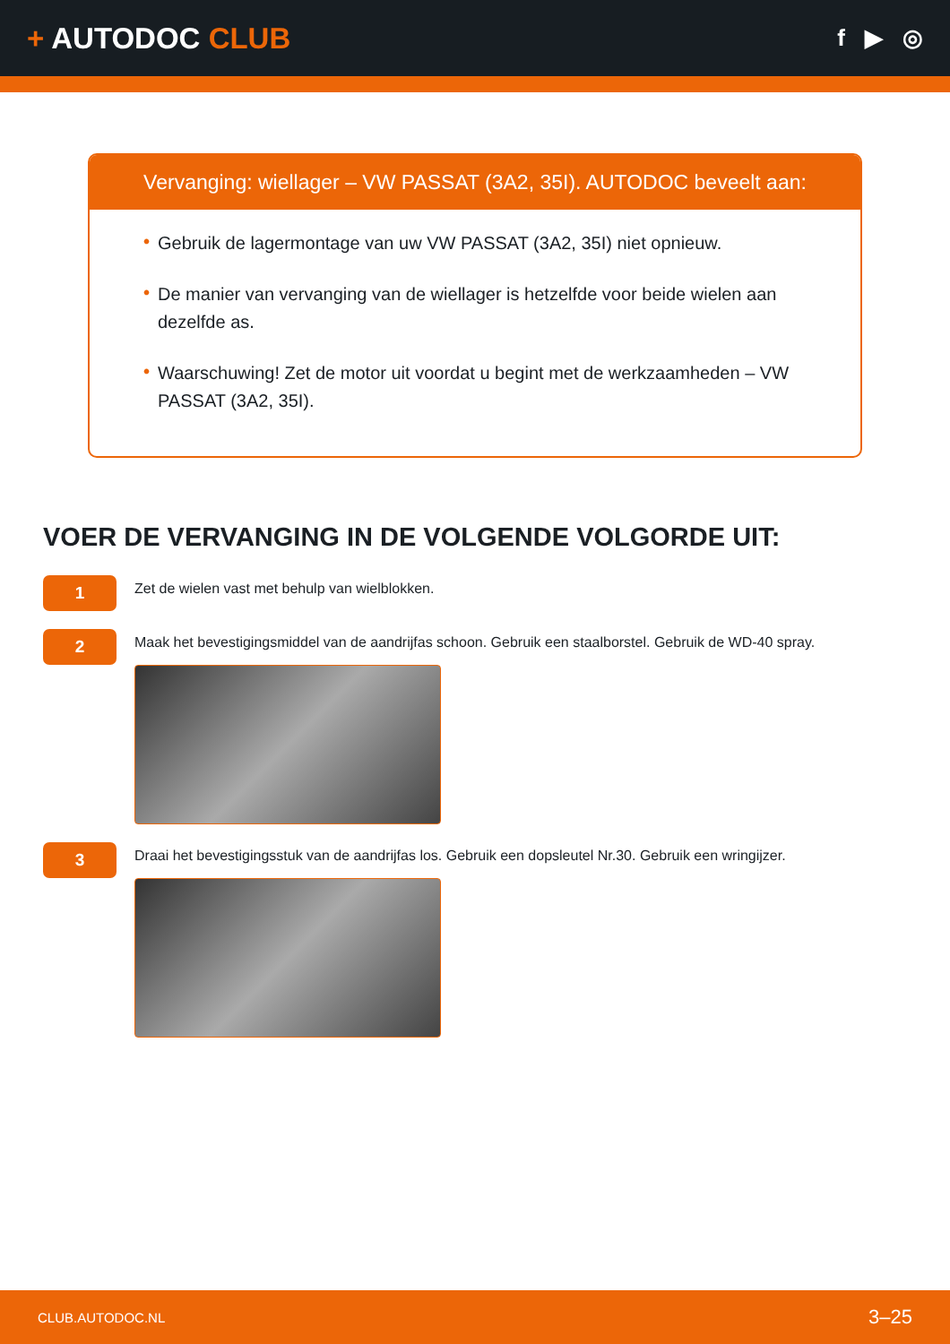+ AUTODOC CLUB
f ▶ ◎
Vervanging: wiellager – VW PASSAT (3A2, 35I). AUTODOC beveelt aan:
• Gebruik de lagermontage van uw VW PASSAT (3A2, 35I) niet opnieuw.
• De manier van vervanging van de wiellager is hetzelfde voor beide wielen aan dezelfde as.
• Waarschuwing! Zet de motor uit voordat u begint met de werkzaamheden – VW PASSAT (3A2, 35I).
VOER DE VERVANGING IN DE VOLGENDE VOLGORDE UIT:
1
Zet de wielen vast met behulp van wielblokken.
2
Maak het bevestigingsmiddel van de aandrijfas schoon. Gebruik een staalborstel. Gebruik de WD-40 spray.
3
Draai het bevestigingsstuk van de aandrijfas los. Gebruik een dopsleutel Nr.30. Gebruik een wringijzer.
CLUB.AUTODOC.NL 3–25